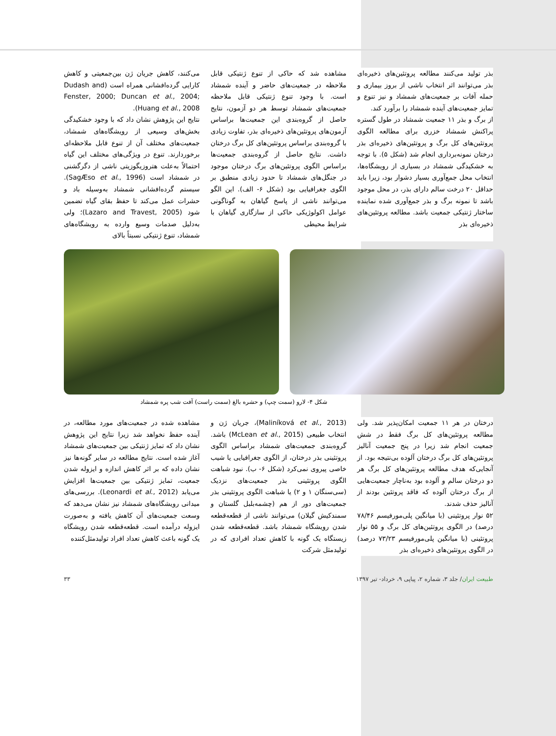بذر تولید می‌کنند مطالعه پروتئین‌های ذخیره‌ای بذر می‌توانند اثر انتخاب ناشی از بروز بیماری و حمله آفات بر جمعیت‌های شمشاد و نیز تنوع و تمایز جمعیت‌های آینده شمشاد را برآورد کند.
از برگ و بذر ۱۱ جمعیت شمشاد در طول گستره پراکنش شمشاد خزری برای مطالعه الگوی پروتئین‌های کل برگ و پروتئین‌های ذخیره‌ای بذر درختان نمونه‌برداری انجام شد (شکل ۵). با توجه به خشکیدگی شمشاد در بسیاری از رویشگاه‌ها، انتخاب محل جمع‌آوری بسیار دشوار بود، زیرا باید حداقل ۲۰ درخت سالم دارای بذر، در محل موجود باشد تا نمونه برگ و بذر جمع‌آوری شده نماینده ساختار ژنتیکی جمعیت باشد. مطالعه پروتئین‌های ذخیره‌ای بذر
مشاهده شد که حاکی از تنوع ژنتیکی قابل ملاحظه در جمعیت‌های حاضر و آینده شمشاد است. با وجود تنوع ژنتیکی قابل ملاحظه جمعیت‌های شمشاد توسط هر دو آزمون، نتایج حاصل از گروه‌بندی این جمعیت‌ها براساس آزمون‌های پروتئین‌های ذخیره‌ای بذر، تفاوت زیادی با گروه‌بندی براساس پروتئین‌های کل برگ درختان داشت. نتایج حاصل از گروه‌بندی جمعیت‌ها براساس الگوی پروتئین‌های برگ درختان موجود در جنگل‌های شمشاد تا حدود زیادی منطبق بر الگوی جغرافیایی بود (شکل ۶- الف). این الگو می‌توانند ناشی از پاسخ گیاهان به گوناگونی عوامل اکولوژیکی حاکی از سازگاری گیاهان با شرایط محیطی
می‌کنند، کاهش جریان ژن بین‌جمعیتی و کاهش کارایی گرده‌افشانی همراه است (Dudash and Fenster, 2000; Duncan et al., 2004; Huang et al., 2008).
نتایج این پژوهش نشان داد که با وجود خشکیدگی بخش‌های وسیعی از رویشگاه‌های شمشاد، جمعیت‌های مختلف آن از تنوع قابل ملاحظه‌ای برخوردارند. تنوع در ویژگی‌های مختلف این گیاه احتمالاً به‌علت هتروزیگوزیتی ناشی از دگرگشنی در شمشاد است (SagÆso et al., 1996). سیستم گرده‌افشانی شمشاد به‌وسیله باد و حشرات عمل می‌کند تا حفظ بقای گیاه تضمین شود (Lazaro and Travest, 2005)؛ ولی به‌دلیل صدمات وسیع وارده به رویشگاه‌های شمشاد، تنوع ژنتیکی نسبتاً بالای
شکل ۴- لارو (سمت چپ) و حشره بالغ (سمت راست) آفت شب پره شمشاد
درختان در هر ۱۱ جمعیت امکان‌پذیر شد. ولی مطالعه پروتئین‌های کل برگ فقط در شش جمعیت انجام شد زیرا در پنج جمعیت آنالیز پروتئین‌های کل برگ درختان آلوده بی‌نتیجه بود. از آنجایی‌که هدف مطالعه پروتئین‌های کل برگ هر دو درختان سالم و آلوده بود به‌ناچار جمعیت‌هایی از برگ درختان آلوده که فاقد پروتئین بودند از آنالیز حذف شدند.
۵۲ نوار پروتئینی (با میانگین پلی‌مورفیسم ۷۸/۴۶ درصد) در الگوی پروتئین‌های کل برگ و ۵۵ نوار پروتئینی (با میانگین پلی‌مورفیسم ۷۳/۲۳ درصد) در الگوی پروتئین‌های ذخیره‌ای بذر
(Maliníková et al., 2013)، جریان ژن و انتخاب طبیعی (McLean et al., 2015) باشد. گروه‌بندی جمعیت‌های شمشاد براساس الگوی پروتئینی بذر درختان، از الگوی جغرافیایی یا شیب خاصی پیروی نمی‌کرد (شکل ۶- ب). نبود شباهت الگوی پروتئینی بذر جمعیت‌های نزدیک (سی‌سنگان ۱ و ۲) یا شباهت الگوی پروتئینی بذر جمعیت‌های دور از هم (چشمه‌بلبل گلستان و سمندکیش گیلان) می‌توانند ناشی از قطعه‌قطعه شدن رویشگاه شمشاد باشد. قطعه‌قطعه شدن زیستگاه یک گونه با کاهش تعداد افرادی که در تولیدمثل شرکت
مشاهده شده در جمعیت‌های مورد مطالعه، در آینده حفظ نخواهد شد زیرا نتایج این پژوهش نشان داد که تمایز ژنتیکی بین جمعیت‌های شمشاد آغاز شده است. نتایج مطالعه در سایر گونه‌ها نیز نشان داده که بر اثر کاهش اندازه و ایزوله شدن جمعیت، تمایز ژنتیکی بین جمعیت‌ها افزایش می‌یابد (Leonardi et al., 2012). بررسی‌های میدانی رویشگاه‌های شمشاد نیز نشان می‌دهد که وسعت جمعیت‌های آن کاهش یافته و به‌صورت ایزوله درآمده است. قطعه‌قطعه شدن رویشگاه یک گونه باعث کاهش تعداد افراد تولیدمثل‌کننده
طبیعت ایران/ جلد ۳، شماره ۲، پیاپی ۹، خرداد- تیر ۱۳۹۷ ۳۳